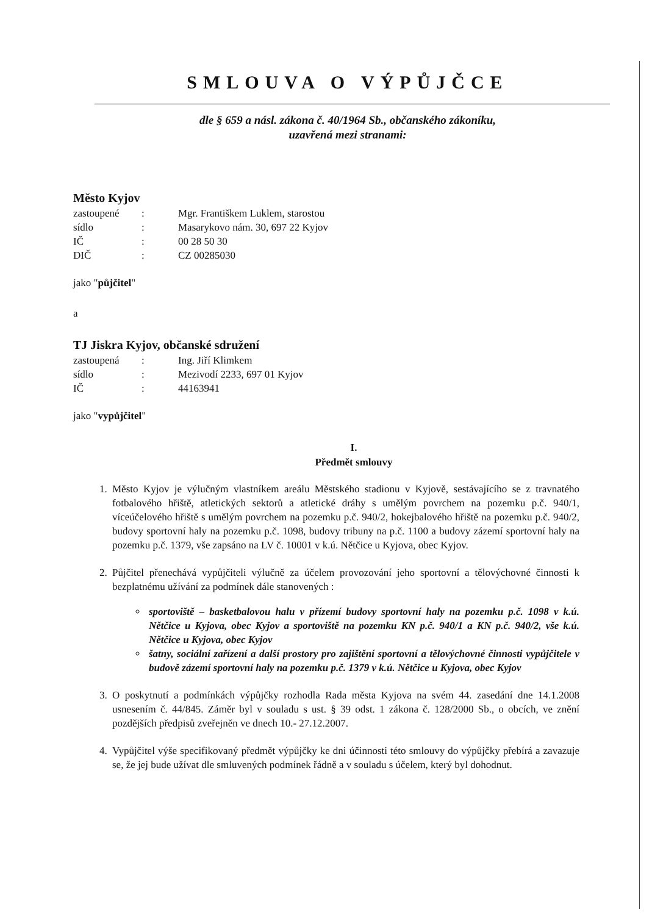SMLOUVA O VÝPŮJČCE
dle § 659 a násl. zákona č. 40/1964 Sb., občanského zákoníku,
uzavřená mezi stranami:
Město Kyjov
| zastoupené | : | Mgr. Františkem Luklem, starostou |
| sídlo | : | Masarykovo nám. 30, 697 22 Kyjov |
| IČ | : | 00 28 50 30 |
| DIČ | : | CZ 00285030 |
jako "půjčitel"
a
TJ Jiskra Kyjov, občanské sdružení
| zastoupená | : | Ing. Jiří Klimkem |
| sídlo | : | Mezivodí 2233, 697 01 Kyjov |
| IČ | : | 44163941 |
jako "vypůjčitel"
I.
Předmět smlouvy
1. Město Kyjov je výlučným vlastníkem areálu Městského stadionu v Kyjově, sestávajícího se z travnatého fotbalového hřiště, atletických sektorů a atletické dráhy s umělým povrchem na pozemku p.č. 940/1, víceúčelového hřiště s umělým povrchem na pozemku p.č. 940/2, hokejbalového hřiště na pozemku p.č. 940/2, budovy sportovní haly na pozemku p.č. 1098, budovy tribuny na p.č. 1100 a budovy zázemí sportovní haly na pozemku p.č. 1379, vše zapsáno na LV č. 10001 v k.ú. Nětčice u Kyjova, obec Kyjov.
2. Půjčitel přenechává vypůjčiteli výlučně za účelem provozování jeho sportovní a tělovýchovné činnosti k bezplatnému užívání za podmínek dále stanovených :
sportoviště – basketbalovou halu v přízemí budovy sportovní haly na pozemku p.č. 1098 v k.ú. Nětčice u Kyjova, obec Kyjov a sportoviště na pozemku KN p.č. 940/1 a KN p.č. 940/2, vše k.ú. Nětčice u Kyjova, obec Kyjov
šatny, sociální zařízení a další prostory pro zajištění sportovní a tělovýchovné činnosti vypůjčitele v budově zázemí sportovní haly na pozemku p.č. 1379 v k.ú. Nětčice u Kyjova, obec Kyjov
3. O poskytnutí a podmínkách výpůjčky rozhodla Rada města Kyjova na svém 44. zasedání dne 14.1.2008 usnesením č. 44/845. Záměr byl v souladu s ust. § 39 odst. 1 zákona č. 128/2000 Sb., o obcích, ve znění pozdějších předpisů zveřejněn ve dnech 10.- 27.12.2007.
4. Vypůjčitel výše specifikovaný předmět výpůjčky ke dni účinnosti této smlouvy do výpůjčky přebírá a zavazuje se, že jej bude užívat dle smluvených podmínek řádně a v souladu s účelem, který byl dohodnut.